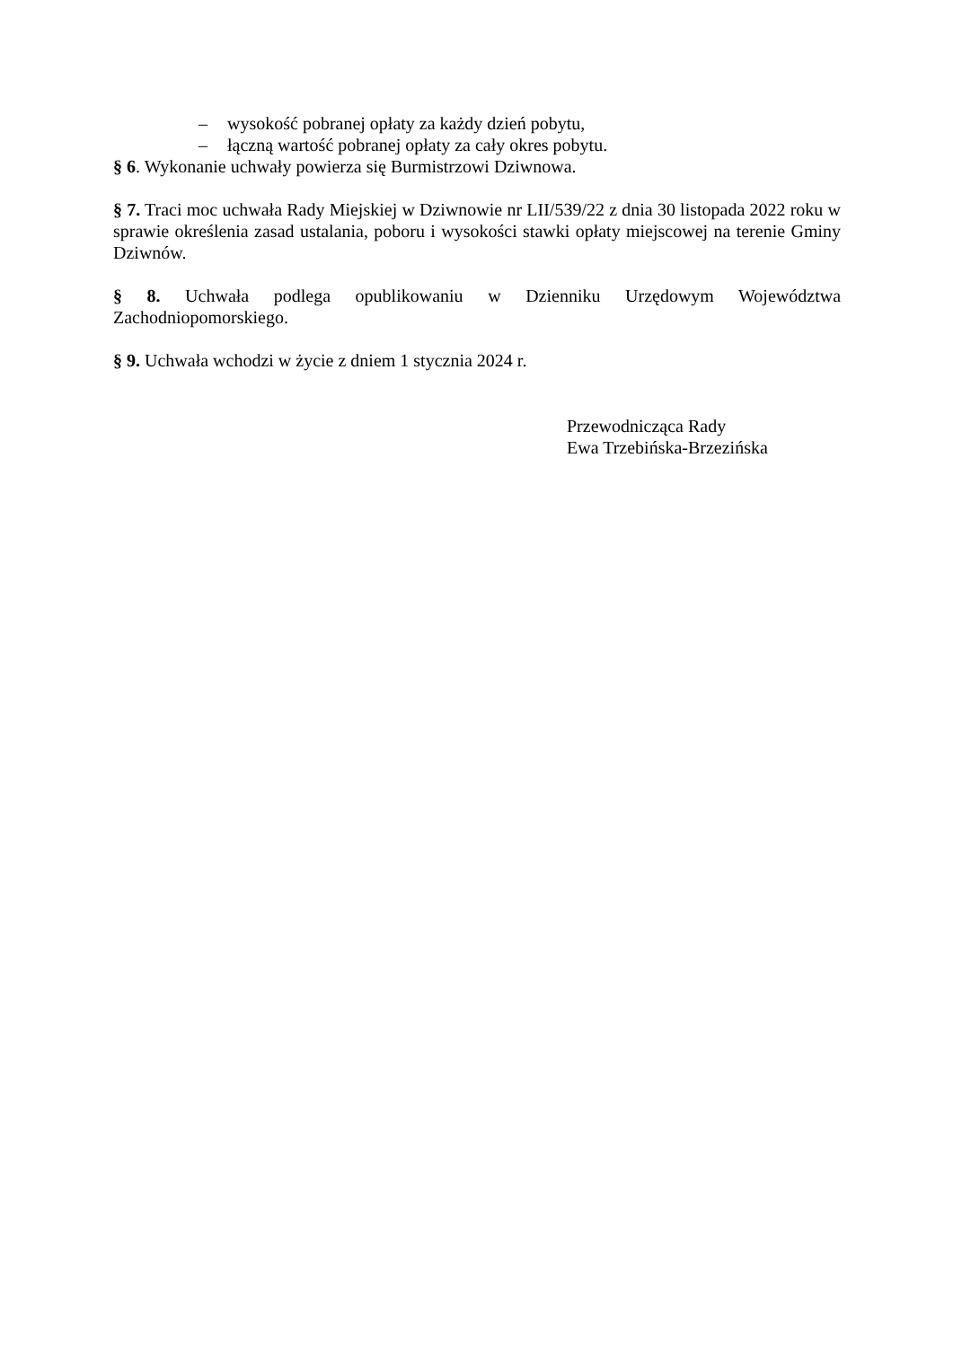– wysokość pobranej opłaty za każdy dzień pobytu,
– łączną wartość pobranej opłaty za cały okres pobytu.
§ 6. Wykonanie uchwały powierza się Burmistrzowi Dziwnowa.
§ 7. Traci moc uchwała Rady Miejskiej w Dziwnowie nr LII/539/22 z dnia 30 listopada 2022 roku w sprawie określenia zasad ustalania, poboru i wysokości stawki opłaty miejscowej na terenie Gminy Dziwnów.
§ 8. Uchwała podlega opublikowaniu w Dzienniku Urzędowym Województwa Zachodniopomorskiego.
§ 9. Uchwała wchodzi w życie z dniem 1 stycznia 2024 r.
Przewodnicząca Rady
Ewa Trzebińska-Brzezińska